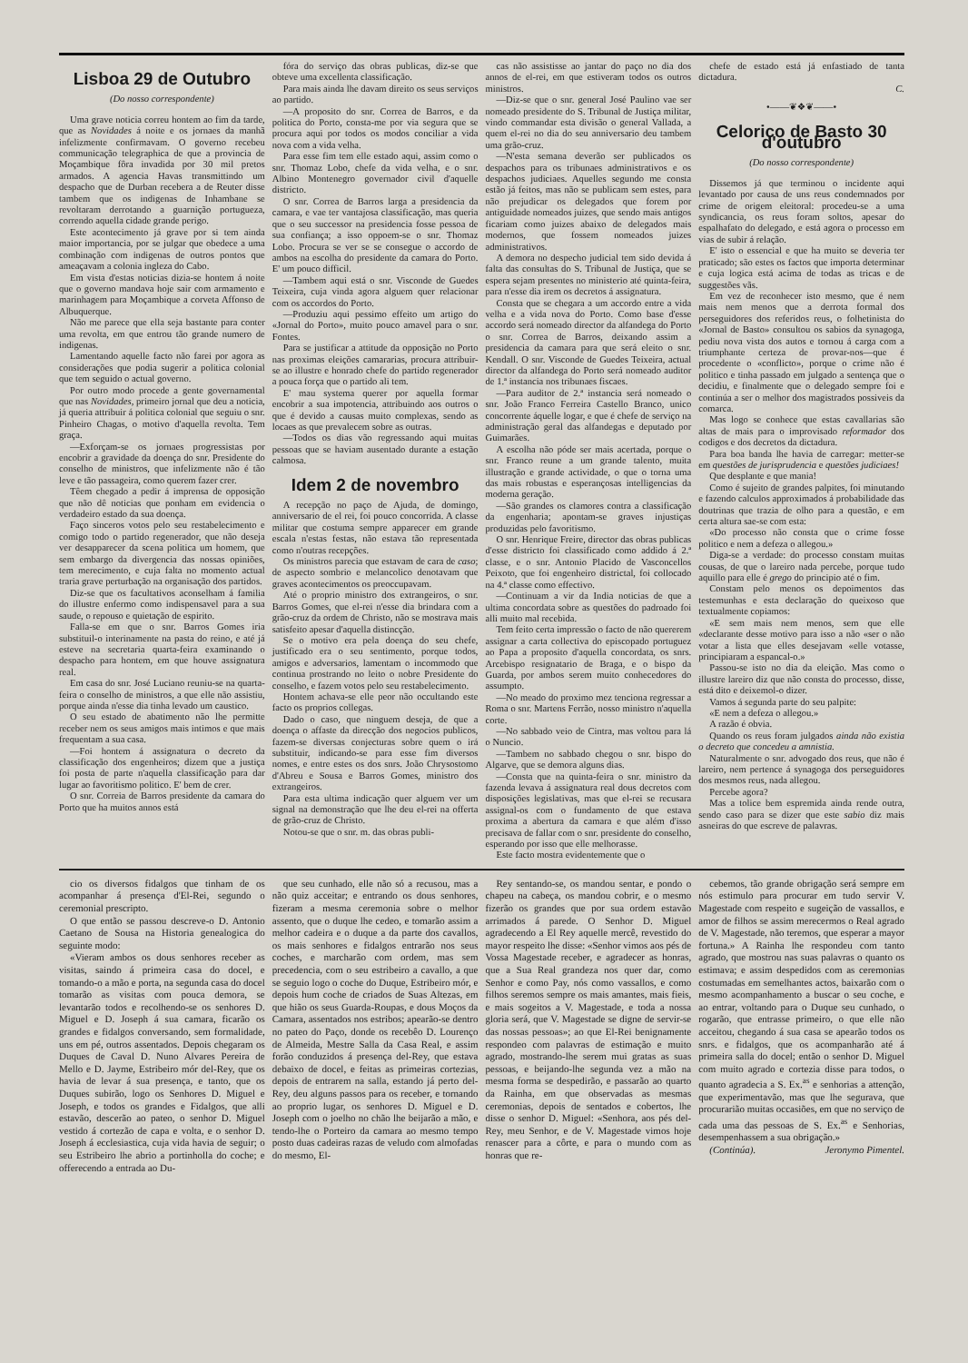Lisboa 29 de Outubro
(Do nosso correspondente)
Uma grave noticia correu hontem ao fim da tarde, que as Novidades á noite e os jornaes da manhã infelizmente confirmavam. O governo recebeu communicação telegraphica de que a provincia de Moçambique fôra invadida por 30 mil pretos armados. A agencia Havas transmittindo um despacho que de Durban recebera a de Reuter disse tambem que os indigenas de Inhambane se revoltaram derrotando a guarnição portugueza, correndo aquella cidade grande perigo.
Este acontecimento já grave por si tem ainda maior importancia, por se julgar que obedece a uma combinação com indigenas de outros pontos que ameaçavam a colonia ingleza do Cabo.
Em vista d'estas noticias dizia-se hontem á noite que o governo mandava hoje sair com armamento e marinhagem para Moçambique a corveta Affonso de Albuquerque.
Não me parece que ella seja bastante para conter uma revolta, em que entrou tão grande numero de indigenas.
Lamentando aquelle facto não farei por agora as considerações que podia sugerir a politica colonial que tem seguido o actual governo.
Por outro modo procede a gente governamental que nas Novidades, primeiro jornal que deu a noticia, já queria attribuir á politica colonial que seguiu o snr. Pinheiro Chagas, o motivo d'aquella revolta. Tem graça.
—Exforçam-se os jornaes progressistas por encobrir a gravidade da doença do snr. Presidente do conselho de ministros, que infelizmente não é tão leve e tão passageira, como querem fazer crer.
Têem chegado a pedir á imprensa de opposição que não dê noticias que ponham em evidencia o verdadeiro estado da sua doença.
Faço sinceros votos pelo seu restabelecimento e comigo todo o partido regenerador, que não deseja ver desapparecer da scena politica um homem, que sem embargo da divergencia das nossas opiniões, tem merecimento, e cuja falta no momento actual traria grave perturbação na organisação dos partidos.
Diz-se que os facultativos aconselham á familia do illustre enfermo como indispensavel para a sua saude, o repouso e quietação de espirito.
Falla-se em que o snr. Barros Gomes iria substituil-o interinamente na pasta do reino, e até já esteve na secretaria quarta-feira examinando o despacho para hontem, em que houve assignatura real.
Em casa do snr. José Luciano reuniu-se na quarta-feira o conselho de ministros, a que elle não assistiu, porque ainda n'esse dia tinha levado um caustico.
O seu estado de abatimento não lhe permitte receber nem os seus amigos mais intimos e que mais frequentam a sua casa.
—Foi hontem á assignatura o decreto da classificação dos engenheiros; dizem que a justiça foi posta de parte n'aquella classificação para dar lugar ao favoritismo politico. E' bem de crer.
O snr. Correia de Barros presidente da camara do Porto que ha muitos annos está
fóra do serviço das obras publicas, diz-se que obteve uma excellenta classificação.
Para mais ainda lhe davam direito os seus serviços ao partido.
—A proposito do snr. Correa de Barros, e da politica do Porto, consta-me por via segura que se procura aqui por todos os modos conciliar a vida nova com a vida velha.
Para esse fim tem elle estado aqui, assim como o snr. Thomaz Lobo, chefe da vida velha, e o snr. Albino Montenegro governador civil d'aquelle districto.
O snr. Correa de Barros larga a presidencia da camara, e vae ter vantajosa classificação, mas queria que o seu successor na presidencia fosse pessoa de sua confiança; a isso oppoem-se o snr. Thomaz Lobo. Procura se ver se se consegue o accordo de ambos na escolha do presidente da camara do Porto. E' um pouco difficil.
—Tambem aqui está o snr. Visconde de Guedes Teixeira, cuja vinda agora alguem quer relacionar com os accordos do Porto.
—Produziu aqui pessimo effeito um artigo do «Jornal do Porto», muito pouco amavel para o snr. Fontes.
Para se justificar a attitude da opposição no Porto nas proximas eleições camararias, procura attribuir-se ao illustre e honrado chefe do partido regenerador a pouca força que o partido ali tem.
E' mau systema querer por aquella formar encobrir a sua impotencia, attribuindo aos outros o que é devido a causas muito complexas, sendo as locaes as que prevalecem sobre as outras.
—Todos os dias vão regressando aqui muitas pessoas que se haviam ausentado durante a estação calmosa.
Idem 2 de novembro
A recepção no paço de Ajuda, de domingo, anniversario de el rei, foi pouco concorrida. A classe militar que costuma sempre apparecer em grande escala n'estas festas, não estava tão representada como n'outras recepções.
Os ministros parecia que estavam de cara de caso; de aspecto sombrio e melancolico denotavam que graves acontecimentos os preoccupavam.
Até o proprio ministro dos extrangeiros, o snr. Barros Gomes, que el-rei n'esse dia brindara com a grão-cruz da ordem de Christo, não se mostrava mais satisfeito apesar d'aquella distincção.
Se o motivo era pela doença do seu chefe, justificado era o seu sentimento, porque todos, amigos e adversarios, lamentam o incommodo que continua prostrando no leito o nobre Presidente do conselho, e fazem votos pelo seu restabelecimento.
Hontem achava-se elle peor não occultando este facto os proprios collegas.
Dado o caso, que ninguem deseja, de que a doença o affaste da direcção dos negocios publicos, fazem-se diversas conjecturas sobre quem o irá substituir, indicando-se para esse fim diversos nomes, e entre estes os dos snrs. João Chrysostomo d'Abreu e Sousa e Barros Gomes, ministro dos extrangeiros.
Para esta ultima indicação quer alguem ver um signal na demonstração que lhe deu el-rei na offerta de grão-cruz de Christo.
Notou-se que o snr. m. das obras publi-
cas não assistisse ao jantar do paço no dia dos annos de el-rei, em que estiveram todos os outros ministros.
—Diz-se que o snr. general José Paulino vae ser nomeado presidente do S. Tribunal de Justiça militar, vindo commandar esta divisão o general Vallada, a quem el-rei no dia do seu anniversario deu tambem uma grão-cruz.
—N'esta semana deverão ser publicados os despachos para os tribunaes administrativos e os despachos judiciaes. Aquelles segundo me consta estão já feitos, mas não se publicam sem estes, para não prejudicar os delegados que forem por antiguidade nomeados juizes, que sendo mais antigos ficariam como juizes abaixo de delegados mais modernos, que fossem nomeados juizes administrativos.
A demora no despecho judicial tem sido devida á falta das consultas do S. Tribunal de Justiça, que se espera sejam presentes no ministerio até quinta-feira, para n'esse dia irem os decretos á assignatura.
Consta que se chegara a um accordo entre a vida velha e a vida nova do Porto. Como base d'esse accordo será nomeado director da alfandega do Porto o snr. Correa de Barros, deixando assim a presidencia da camara para que será eleito o snr. Kendall. O snr. Visconde de Guedes Teixeira, actual director da alfandega do Porto será nomeado auditor de 1.ª instancia nos tribunaes fiscaes.
—Para auditor de 2.ª instancia será nomeado o snr. João Franco Ferreira Castello Branco, unico concorrente áquelle logar, e que é chefe de serviço na administração geral das alfandegas e deputado por Guimarães.
A escolha não póde ser mais acertada, porque o snr. Franco reune a um grande talento, muita illustração e grande actividade, o que o torna uma das mais robustas e esperançosas intelligencias da moderna geração.
—São grandes os clamores contra a classificação da engenharia; apontam-se graves injustiças produzidas pelo favoritismo.
O snr. Henrique Freire, director das obras publicas d'esse districto foi classificado como addido á 2.ª classe, e o snr. Antonio Placido de Vasconcellos Peixoto, que foi engenheiro districtal, foi collocado na 4.ª classe como effectivo.
—Continuam a vir da India noticias de que a ultima concordata sobre as questões do padroado foi alli muito mal recebida.
Tem feito certa impressão o facto de não quererem assignar a carta collectiva do episcopado portuguez ao Papa a proposito d'aquella concordata, os snrs. Arcebispo resignatario de Braga, e o bispo da Guarda, por ambos serem muito conhecedores do assumpto.
—No meado do proximo mez tenciona regressar a Roma o snr. Martens Ferrão, nosso ministro n'aquella corte.
—No sabbado veio de Cintra, mas voltou para lá o Nuncio.
—Tambem no sabbado chegou o snr. bispo do Algarve, que se demora alguns dias.
—Consta que na quinta-feira o snr. ministro da fazenda levava á assignatura real dous decretos com disposições legislativas, mas que el-rei se recusara assignal-os com o fundamento de que estava proxima a abertura da camara e que além d'isso precisava de fallar com o snr. presidente do conselho, esperando por isso que elle melhorasse.
Este facto mostra evidentemente que o
chefe de estado está já enfastiado de tanta dictadura.
C.
•——❦❖❦——•
Celorico de Basto 30 d'outubro
(Do nosso correspondente)
Dissemos já que terminou o incidente aqui levantado por causa de uns reus condemnados por crime de origem eleitoral: procedeu-se a uma syndicancia, os reus foram soltos, apesar do espalhafato do delegado, e está agora o processo em vias de subir á relação.
E' isto o essencial e que ha muito se deveria ter praticado; são estes os factos que importa determinar e cuja logica está acima de todas as tricas e de suggestões vãs.
Em vez de reconhecer isto mesmo, que é nem mais nem menos que a derrota formal dos perseguidores dos referidos reus, o folhetinista do «Jornal de Basto» consultou os sabios da synagoga, pediu nova vista dos autos e tornou á carga com a triumphante certeza de provar-nos—que é procedente o «conflicto», porque o crime não é politico e tinha passado em julgado a sentença que o decidiu, e finalmente que o delegado sempre foi e continúa a ser o melhor dos magistrados possiveis da comarca.
Mas logo se conhece que estas cavallarias são altas de mais para o improvisado reformador dos codigos e dos decretos da dictadura.
Para boa banda lhe havia de carregar: metter-se em questões de jurisprudencia e questões judiciaes!
Que desplante e que mania!
Como é sujeito de grandes palpites, foi minutando e fazendo calculos approximados á probabilidade das doutrinas que trazia de olho para a questão, e em certa altura sae-se com esta:
«Do processo não consta que o crime fosse politico e nem a defeza o allegou.»
Diga-se a verdade: do processo constam muitas cousas, de que o lareiro nada percebe, porque tudo aquillo para elle é grego do principio até o fim.
Constam pelo menos os depoimentos das testemunhas e esta declaração do queixoso que textualmente copiamos:
«E sem mais nem menos, sem que elle «declarante desse motivo para isso a não «ser o não votar a lista que elles desejavam «elle votasse, principiaram a espancal-o.»
Passou-se isto no dia da eleição. Mas como o illustre lareiro diz que não consta do processo, disse, está dito e deixemol-o dizer.
Vamos á segunda parte do seu palpite:
«E nem a defeza o allegou.»
A razão é obvia.
Quando os reus foram julgados ainda não existia o decreto que concedeu a amnistia.
Naturalmente o snr. advogado dos reus, que não é lareiro, nem pertence á synagoga dos perseguidores dos mesmos reus, nada allegou.
Percebe agora?
Mas a tolice bem espremida ainda rende outra, sendo caso para se dizer que este sabio diz mais asneiras do que escreve de palavras.
cio os diversos fidalgos que tinham de os acompanhar á presença d'El-Rei, segundo o ceremonial prescripto.
O que então se passou descreve-o D. Antonio Caetano de Sousa na Historia genealogica do seguinte modo:
«Vieram ambos os dous senhores receber as visitas, saindo á primeira casa do docel, e tomando-o a mão e porta, na segunda casa do docel tomarão as visitas com pouca demora, se levantarão todos e recolhendo-se os senhores D. Miguel e D. Joseph á sua camara, ficarão os grandes e fidalgos conversando, sem formalidade, uns em pé, outros assentados. Depois chegaram os Duques de Caval D. Nuno Alvares Pereira de Mello e D. Jayme, Estribeiro mór del-Rey, que os havia de levar á sua presença, e tanto, que os Duques subirão, logo os Senhores D. Miguel e Joseph, e todos os grandes e Fidalgos, que alli estavão, descerão ao pateo, o senhor D. Miguel vestido á cortezão de capa e volta, e o senhor D. Joseph á ecclesiastica, cuja vida havia de seguir; o seu Estribeiro lhe abrio a portinholla do coche; e offerecendo a entrada ao Du-
que seu cunhado, elle não só a recusou, mas a não quiz acceitar; e entrando os dous senhores, fizeram a mesma ceremonia sobre o melhor assento, que o duque lhe cedeo, e tomarão assim a melhor cadeira e o duque a da parte dos cavallos, os mais senhores e fidalgos entrarão nos seus coches, e marcharão com ordem, mas sem precedencia, com o seu estribeiro a cavallo, a que se seguio logo o coche do Duque, Estribeiro mór, e depois hum coche de criados de Suas Altezas, em que hião os seus Guarda-Roupas, e dous Moços da Camara, assentados nos estribos; apearão-se dentro no pateo do Paço, donde os recebêo D. Lourenço de Almeida, Mestre Salla da Casa Real, e assim forão conduzidos á presença del-Rey, que estava debaixo de docel, e feitas as primeiras cortezias, depois de entrarem na salla, estando já perto del-Rey, deu alguns passos para os receber, e tornando ao proprio lugar, os senhores D. Miguel e D. Joseph com o joelho no chão lhe beijarão a mão, e tendo-lhe o Porteiro da camara ao mesmo tempo posto duas cadeiras razas de veludo com almofadas do mesmo, El-
Rey sentando-se, os mandou sentar, e pondo o chapeu na cabeça, os mandou cobrir, e o mesmo fizerão os grandes que por sua ordem estavão arrimados á parede. O Senhor D. Miguel agradecendo a El Rey aquelle mercê, revestido do mayor respeito lhe disse: «Senhor vimos aos pés de Vossa Magestade receber, e agradecer as honras, que a Sua Real grandeza nos quer dar, como Senhor e como Pay, nós como vassallos, e como filhos seremos sempre os mais amantes, mais fieis, e mais sogeitos a V. Magestade, e toda a nossa gloria será, que V. Magestade se digne de servir-se das nossas pessoas»; ao que El-Rei benignamente respondeo com palavras de estimação e muito agrado, mostrando-lhe serem mui gratas as suas pessoas, e beijando-lhe segunda vez a mão na mesma forma se despedirão, e passarão ao quarto da Rainha, em que observadas as mesmas ceremonias, depois de sentados e cobertos, lhe disse o senhor D. Miguel: «Senhora, aos pés del-Rey, meu Senhor, e de V. Magestade vimos hoje renascer para a côrte, e para o mundo com as honras que re-
cebemos, tão grande obrigação será sempre em nós estimulo para procurar em tudo servir V. Magestade com respeito e sugeição de vassallos, e amor de filhos se assim merecermos o Real agrado de V. Magestade, não teremos, que esperar a mayor fortuna.» A Rainha lhe respondeu com tanto agrado, que mostrou nas suas palavras o quanto os estimava; e assim despedidos com as ceremonias costumadas em semelhantes actos, baixarão com o mesmo acompanhamento a buscar o seu coche, e ao entrar, voltando para o Duque seu cunhado, o rogarão, que entrasse primeiro, o que elle não acceitou, chegando á sua casa se apearão todos os snrs. e fidalgos, que os acompanharão até á primeira salla do docel; então o senhor D. Miguel com muito agrado e cortezia disse para todos, o quanto agradecia a S. Ex.<sup>as</sup> e senhorias a attenção, que experimentavão, mas que lhe segurava, que procurarião muitas occasiões, em que no serviço de cada uma das pessoas de S. Ex.<sup>as</sup> e Senhorias, desempenhassem a sua obrigação.»
(Continúa). Jeronymo Pimentel.